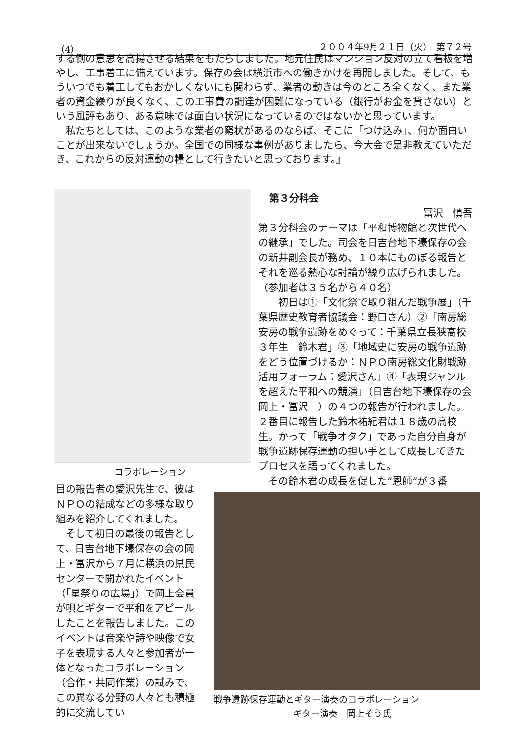（4） ２００４年9月２１日（火）　第７２号
する側の意思を高揚させる結果をもたらしました。地元住民はマンション反対の立て看板を増やし、工事着工に備えています。保存の会は横浜市への働きかけを再開しました。そして、もういつでも着工してもおかしくないにも関わらず、業者の動きは今のところ全くなく、また業者の資金繰りが良くなく、この工事費の調達が困難になっている（銀行がお金を貸さない）という風評もあり、ある意味では面白い状況になっているのではないかと思っています。
　私たちとしては、このような業者の窮状があるのならば、そこに「つけ込み」、何か面白いことが出来ないでしょうか。全国での同様な事例がありましたら、今大会で是非教えていただき、これからの反対運動の糧として行きたいと思っております。』
コラボレーション
第３分科会
冨沢　慎吾
第３分科会のテーマは「平和博物館と次世代への継承」でした。司会を日吉台地下壕保存の会の新井副会長が務め、１０本にものぼる報告とそれを巡る熱心な討論が繰り広げられました。（参加者は３５名から４０名）
　　初日は①「文化祭で取り組んだ戦争展」（千葉県歴史教育者協議会：野口さん）②「南房総安房の戦争遺跡をめぐって：千葉県立長狭高校３年生　鈴木君」③「地域史に安房の戦争遺跡をどう位置づけるか：ＮＰＯ南房総文化財戦跡活用フォーラム：愛沢さん」④「表現ジャンルを超えた平和への競演」（日吉台地下壕保存の会　岡上・冨沢　）の４つの報告が行われました。２番目に報告した鈴木祐紀君は１８歳の高校生。かって「戦争オタク」であった自分自身が戦争遺跡保存運動の担い手として成長してきたプロセスを語ってくれました。
　その鈴木君の成長を促した“恩師”が３番
目の報告者の愛沢先生で、彼はＮＰＯの結成などの多様な取り組みを紹介してくれました。
　そして初日の最後の報告として、日吉台地下壕保存の会の岡上・冨沢から７月に横浜の県民センターで開かれたイベント（「星祭りの広場」）で岡上会員が唄とギターで平和をアピールしたことを報告しました。このイベントは音楽や詩や映像で女子を表現する人々と参加者が一体となったコラボレーション（合作・共同作業）の試みで、この異なる分野の人々とも積極的に交流してい
戦争遺跡保存運動とギター演奏のコラボレーション
ギター演奏　岡上そう氏